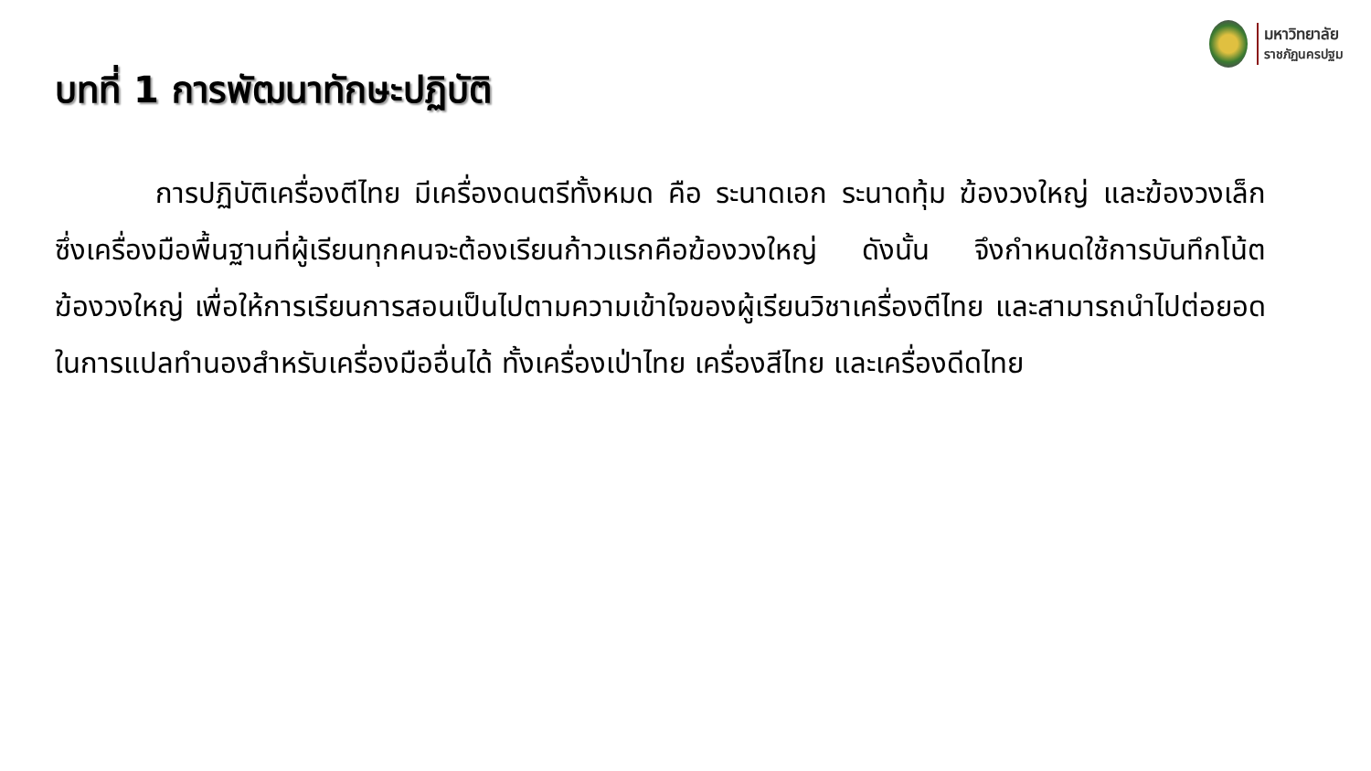มหาวิทยาลัย
ราชภัฏนครปฐม
บทที่ 1 การพัฒนาทักษะปฏิบัติ
การปฏิบัติเครื่องตีไทย มีเครื่องดนตรีทั้งหมด คือ ระนาดเอก ระนาดทุ้ม ฆ้องวงใหญ่ และฆ้องวงเล็ก ซึ่งเครื่องมือพื้นฐานที่ผู้เรียนทุกคนจะต้องเรียนก้าวแรกคือฆ้องวงใหญ่ ดังนั้น จึงกำหนดใช้การบันทึกโน้ตฆ้องวงใหญ่ เพื่อให้การเรียนการสอนเป็นไปตามความเข้าใจของผู้เรียนวิชาเครื่องตีไทย และสามารถนำไปต่อยอดในการแปลทำนองสำหรับเครื่องมืออื่นได้ ทั้งเครื่องเป่าไทย เครื่องสีไทย และเครื่องดีดไทย